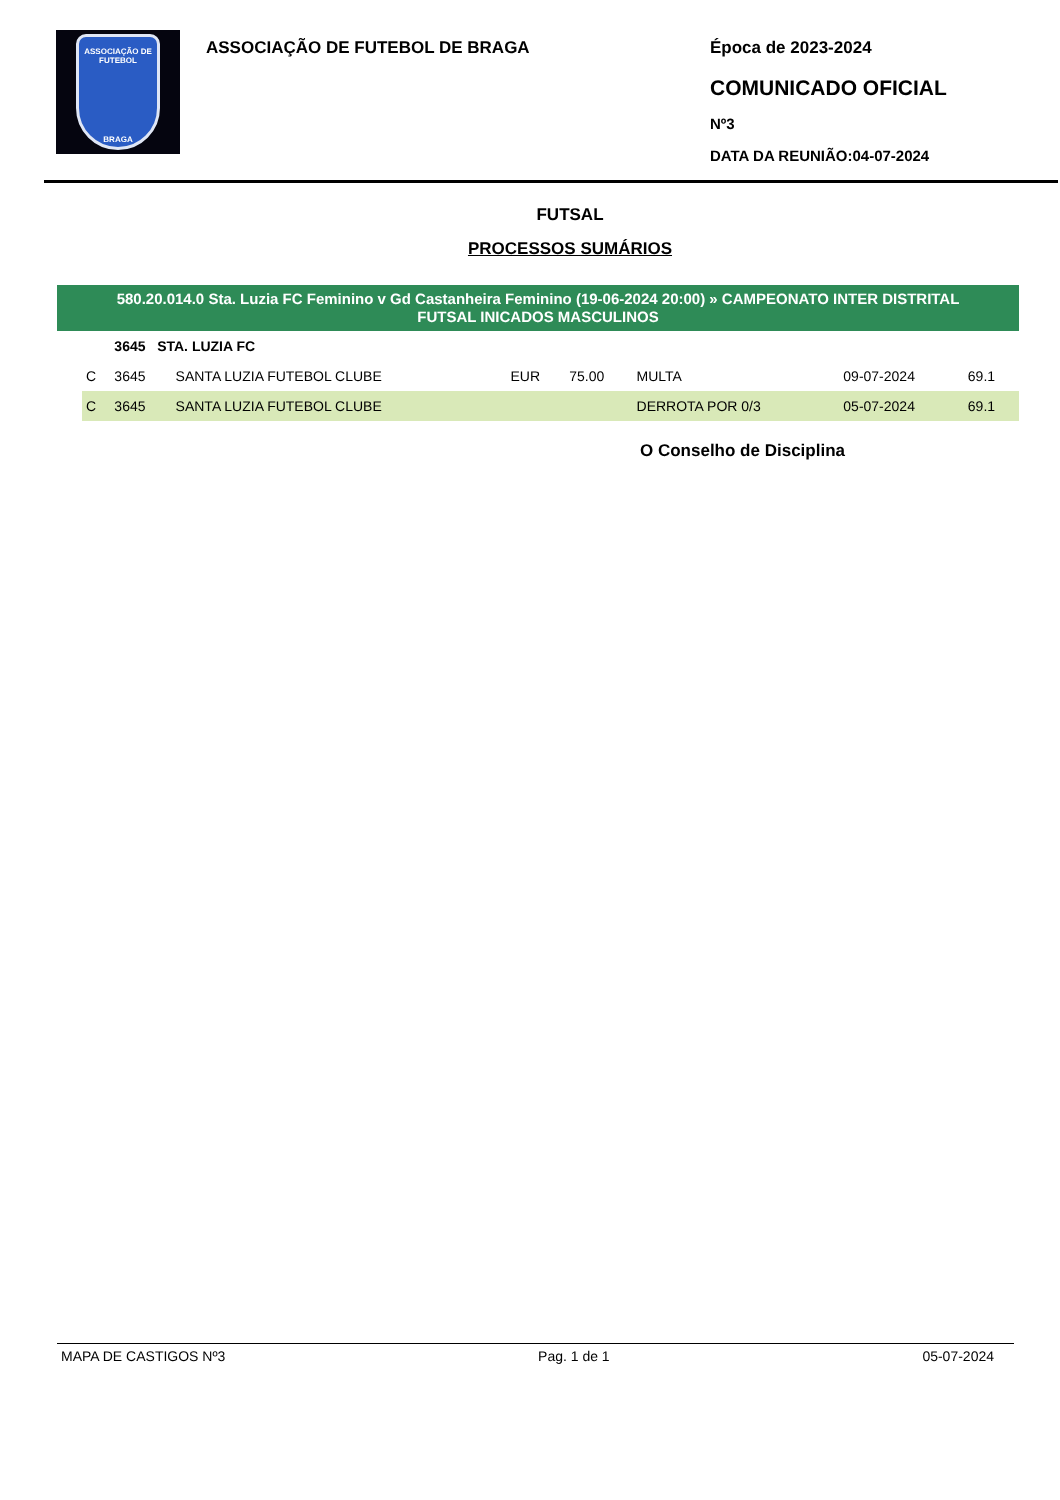ASSOCIAÇÃO DE FUTEBOL
BRAGA
ASSOCIAÇÃO DE FUTEBOL DE BRAGA Época de 2023-2024
COMUNICADO OFICIAL
Nº3
DATA DA REUNIÃO:04-07-2024
FUTSAL
PROCESSOS SUMÁRIOS
580.20.014.0 Sta. Luzia FC Feminino v Gd Castanheira Feminino (19-06-2024 20:00) » CAMPEONATO INTER DISTRITAL
FUTSAL INICADOS MASCULINOS
| | 3645 STA. LUZIA FC | | | | | | |
| C | 3645 | SANTA LUZIA FUTEBOL CLUBE | EUR | 75.00 | MULTA | 09-07-2024 | 69.1 |
| C | 3645 | SANTA LUZIA FUTEBOL CLUBE | | | DERROTA POR 0/3 | 05-07-2024 | 69.1 |
O Conselho de Disciplina
MAPA DE CASTIGOS Nº3 Pag. 1 de 1 05-07-2024